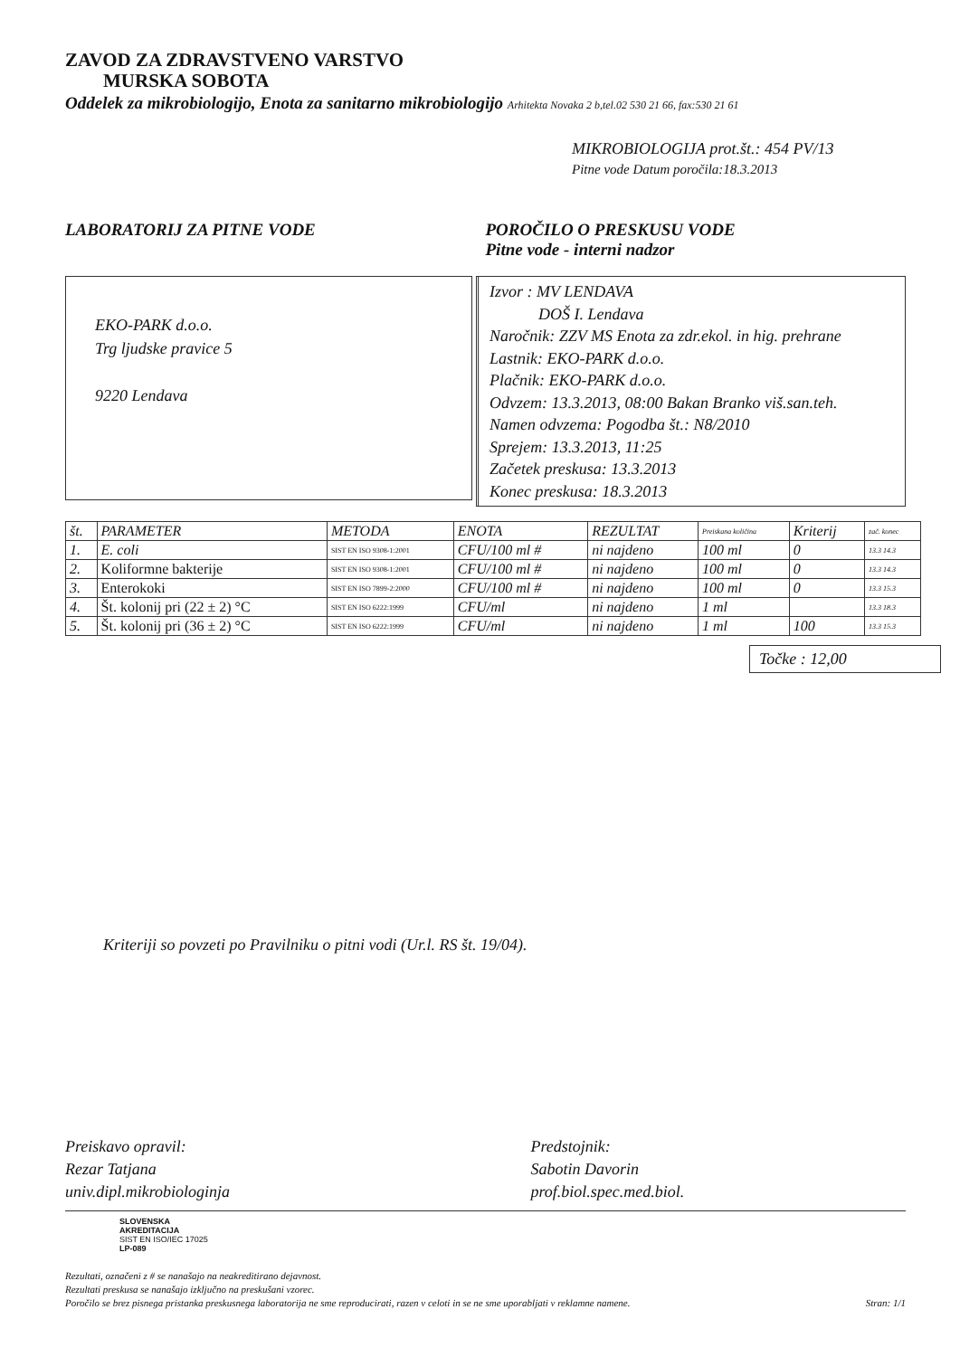ZAVOD ZA ZDRAVSTVENO VARSTVO
MURSKA SOBOTA
Oddelek za mikrobiologijo, Enota za sanitarno mikrobiologijo Arhitekta Novaka 2 b,tel.02 530 21 66, fax:530 21 61
MIKROBIOLOGIJA prot.št.: 454 PV/13
Pitne vode Datum poročila:18.3.2013
LABORATORIJ ZA PITNE VODE POROČILO O PRESKUSU VODE
Pitne vode - interni nadzor
EKO-PARK d.o.o.
Trg ljudske pravice 5
9220 Lendava
Izvor : MV LENDAVA
DOŠ I. Lendava
Naročnik: ZZV MS Enota za zdr.ekol. in hig. prehrane
Lastnik: EKO-PARK d.o.o.
Plačnik: EKO-PARK d.o.o.
Odvzem: 13.3.2013, 08:00 Bakan Branko viš.san.teh.
Namen odvzema: Pogodba št.: N8/2010
Sprejem: 13.3.2013, 11:25
Začetek preskusa: 13.3.2013
Konec preskusa: 18.3.2013
| št. | PARAMETER | METODA | ENOTA | REZULTAT | Preiskana količina | Kriterij | zač. konec |
| --- | --- | --- | --- | --- | --- | --- | --- |
| 1. | E. coli | SIST EN ISO 9308-1:2001 | CFU/100 ml # | ni najdeno | 100 ml | 0 | 13.3 14.3 |
| 2. | Koliformne bakterije | SIST EN ISO 9308-1:2001 | CFU/100 ml # | ni najdeno | 100 ml | 0 | 13.3 14.3 |
| 3. | Enterokoki | SIST EN ISO 7899-2:2000 | CFU/100 ml # | ni najdeno | 100 ml | 0 | 13.3 15.3 |
| 4. | Št. kolonij pri (22 ± 2) °C | SIST EN ISO 6222:1999 | CFU/ml | ni najdeno | 1 ml | | 13.3 18.3 |
| 5. | Št. kolonij pri (36 ± 2) °C | SIST EN ISO 6222:1999 | CFU/ml | ni najdeno | 1 ml | 100 | 13.3 15.3 |
Točke : 12,00
Kriteriji so povzeti po Pravilniku o pitni vodi (Ur.l. RS št. 19/04).
Preiskavo opravil:
Rezar Tatjana
univ.dipl.mikrobiologinja
Predstojnik:
Sabotin Davorin
prof.biol.spec.med.biol.
SLOVENSKA
AKREDITACIJA
SIST EN ISO/IEC 17025
LP-089
Rezultati, označeni z # se nanašajo na neakreditirano dejavnost.
Rezultati preskusa se nanašajo izključno na preskušani vzorec.
Poročilo se brez pisnega pristanka preskusnega laboratorija ne sme reproducirati, razen v celoti in se ne sme uporabljati v reklamne namene. Stran: 1/1